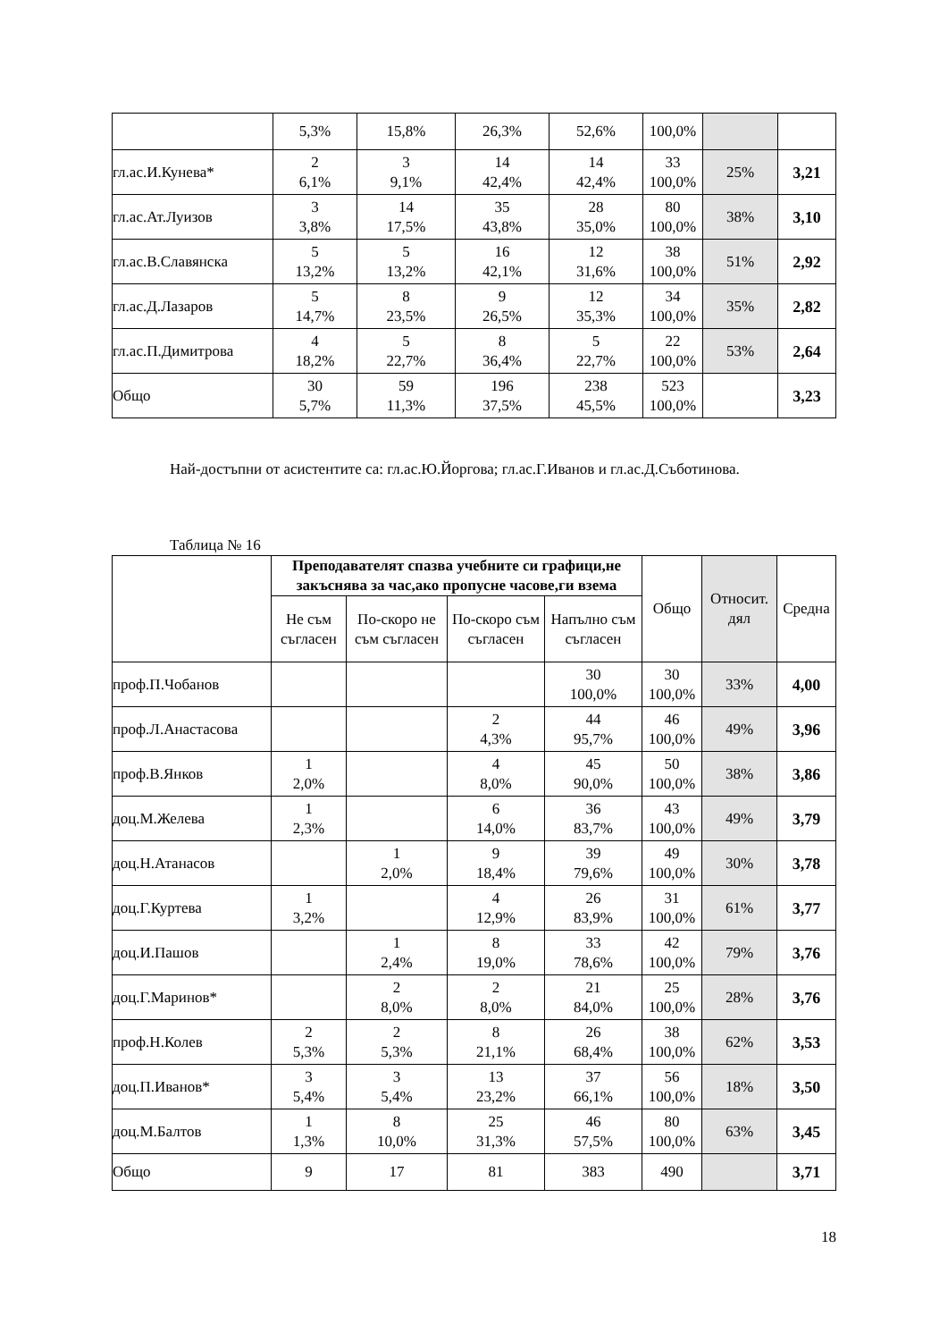| | 5,3% | 15,8% | 26,3% | 52,6% | 100,0% | | |
| гл.ас.И.Кунева* | 2 6,1% | 3 9,1% | 14 42,4% | 14 42,4% | 33 100,0% | 25% | 3,21 |
| гл.ас.Ат.Луизов | 3 3,8% | 14 17,5% | 35 43,8% | 28 35,0% | 80 100,0% | 38% | 3,10 |
| гл.ас.В.Славянска | 5 13,2% | 5 13,2% | 16 42,1% | 12 31,6% | 38 100,0% | 51% | 2,92 |
| гл.ас.Д.Лазаров | 5 14,7% | 8 23,5% | 9 26,5% | 12 35,3% | 34 100,0% | 35% | 2,82 |
| гл.ас.П.Димитрова | 4 18,2% | 5 22,7% | 8 36,4% | 5 22,7% | 22 100,0% | 53% | 2,64 |
| Общо | 30 5,7% | 59 11,3% | 196 37,5% | 238 45,5% | 523 100,0% | | 3,23 |
Най-достъпни от асистентите са: гл.ас.Ю.Йоргова; гл.ас.Г.Иванов и гл.ас.Д.Съботинова.
Таблица № 16
| | Преподавателят спазва учебните си графици,не закъснява за час,ако пропусне часове,ги взема | | | | Общо | Относит. дял | Средна |
| --- | --- | --- | --- | --- | --- | --- | --- |
| | Не съм съгласен | По-скоро не съм съгласен | По-скоро съм съгласен | Напълно съм съгласен | | | |
| проф.П.Чобанов | | | | 30 100,0% | 30 100,0% | 33% | 4,00 |
| проф.Л.Анастасова | | | 2 4,3% | 44 95,7% | 46 100,0% | 49% | 3,96 |
| проф.В.Янков | 1 2,0% | | 4 8,0% | 45 90,0% | 50 100,0% | 38% | 3,86 |
| доц.М.Желева | 1 2,3% | | 6 14,0% | 36 83,7% | 43 100,0% | 49% | 3,79 |
| доц.Н.Атанасов | | 1 2,0% | 9 18,4% | 39 79,6% | 49 100,0% | 30% | 3,78 |
| доц.Г.Куртева | 1 3,2% | | 4 12,9% | 26 83,9% | 31 100,0% | 61% | 3,77 |
| доц.И.Пашов | | 1 2,4% | 8 19,0% | 33 78,6% | 42 100,0% | 79% | 3,76 |
| доц.Г.Маринов* | | 2 8,0% | 2 8,0% | 21 84,0% | 25 100,0% | 28% | 3,76 |
| проф.Н.Колев | 2 5,3% | 2 5,3% | 8 21,1% | 26 68,4% | 38 100,0% | 62% | 3,53 |
| доц.П.Иванов* | 3 5,4% | 3 5,4% | 13 23,2% | 37 66,1% | 56 100,0% | 18% | 3,50 |
| доц.М.Балтов | 1 1,3% | 8 10,0% | 25 31,3% | 46 57,5% | 80 100,0% | 63% | 3,45 |
| Общо | 9 | 17 | 81 | 383 | 490 | | 3,71 |
18